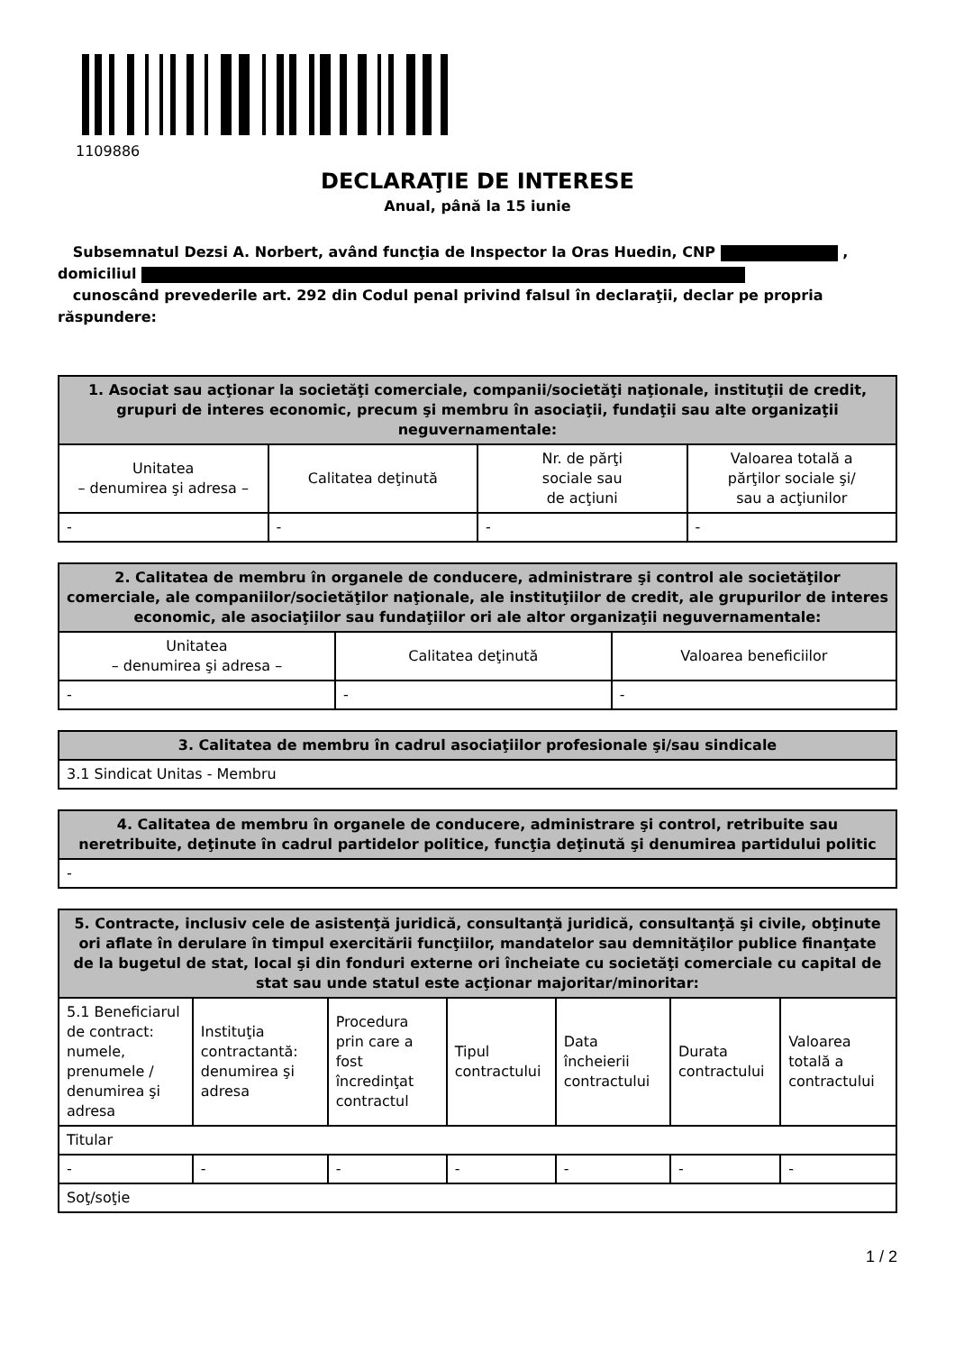1109886
DECLARAŢIE DE INTERESE
Anual, până la 15 iunie
Subsemnatul Dezsi A. Norbert, având funcţia de Inspector la Oras Huedin, CNP ,
domiciliul
cunoscând prevederile art. 292 din Codul penal privind falsul în declaraţii, declar pe propria răspundere:
| 1. Asociat sau acţionar la societăţi comerciale, companii/societăţi naţionale, instituţii de credit, grupuri de interes economic, precum şi membru în asociaţii, fundaţii sau alte organizaţii neguvernamentale: | | | |
| --- | --- | --- | --- |
| Unitatea – denumirea şi adresa – | Calitatea deţinută | Nr. de părţi sociale sau de acţiuni | Valoarea totală a părţilor sociale şi/ sau a acţiunilor |
| - | - | - | - |
| 2. Calitatea de membru în organele de conducere, administrare şi control ale societăţilor comerciale, ale companiilor/societăţilor naţionale, ale instituţiilor de credit, ale grupurilor de interes economic, ale asociaţiilor sau fundaţiilor ori ale altor organizaţii neguvernamentale: | | |
| --- | --- | --- |
| Unitatea – denumirea şi adresa – | Calitatea deţinută | Valoarea beneficiilor |
| - | - | - |
| 3. Calitatea de membru în cadrul asociaţiilor profesionale şi/sau sindicale |
| --- |
| 3.1 Sindicat Unitas - Membru |
| 4. Calitatea de membru în organele de conducere, administrare şi control, retribuite sau neretribuite, deţinute în cadrul partidelor politice, funcţia deţinută şi denumirea partidului politic |
| --- |
| - |
| 5. Contracte, inclusiv cele de asistenţă juridică, consultanţă juridică, consultanţă şi civile, obţinute ori aflate în derulare în timpul exercitării funcţiilor, mandatelor sau demnităţilor publice finanţate de la bugetul de stat, local şi din fonduri externe ori încheiate cu societăţi comerciale cu capital de stat sau unde statul este acţionar majoritar/minoritar: | | | | | | |
| --- | --- | --- | --- | --- | --- | --- |
| 5.1 Beneficiarul de contract: numele, prenumele / denumirea şi adresa | Instituţia contractantă: denumirea şi adresa | Procedura prin care a fost încredinţat contractul | Tipul contractului | Data încheierii contractului | Durata contractului | Valoarea totală a contractului |
| Titular | | | | | | |
| - | - | - | - | - | - | - |
| Soţ/soţie | | | | | | |
1 / 2